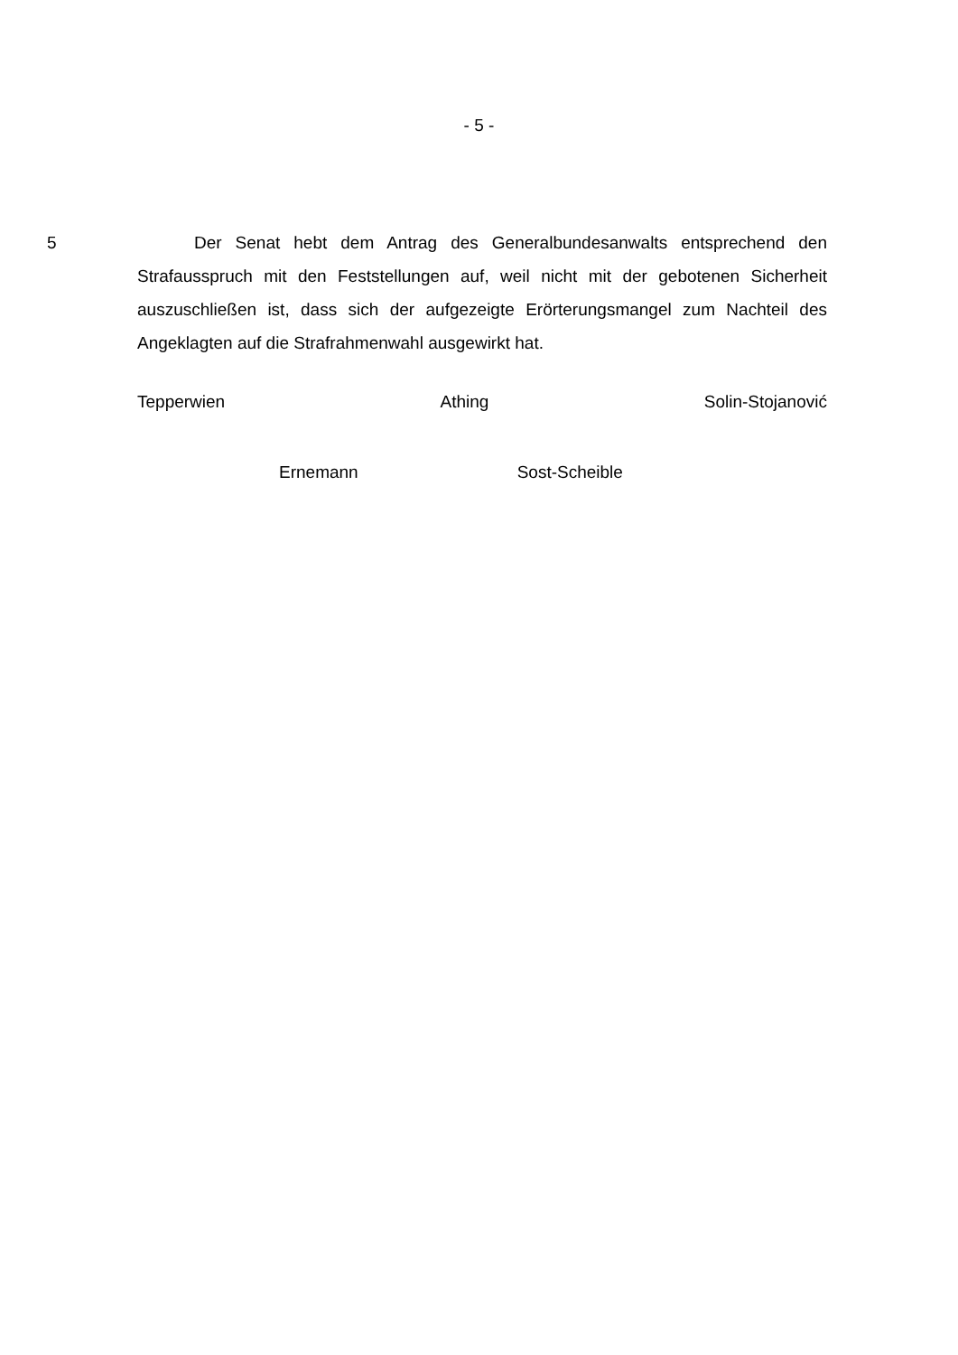- 5 -
5 Der Senat hebt dem Antrag des Generalbundesanwalts entsprechend den Strafausspruch mit den Feststellungen auf, weil nicht mit der gebotenen Sicherheit auszuschließen ist, dass sich der aufgezeigte Erörterungsmangel zum Nachteil des Angeklagten auf die Strafrahmenwahl ausgewirkt hat.
Tepperwien Athing Solin-Stojanović
Ernemann Sost-Scheible